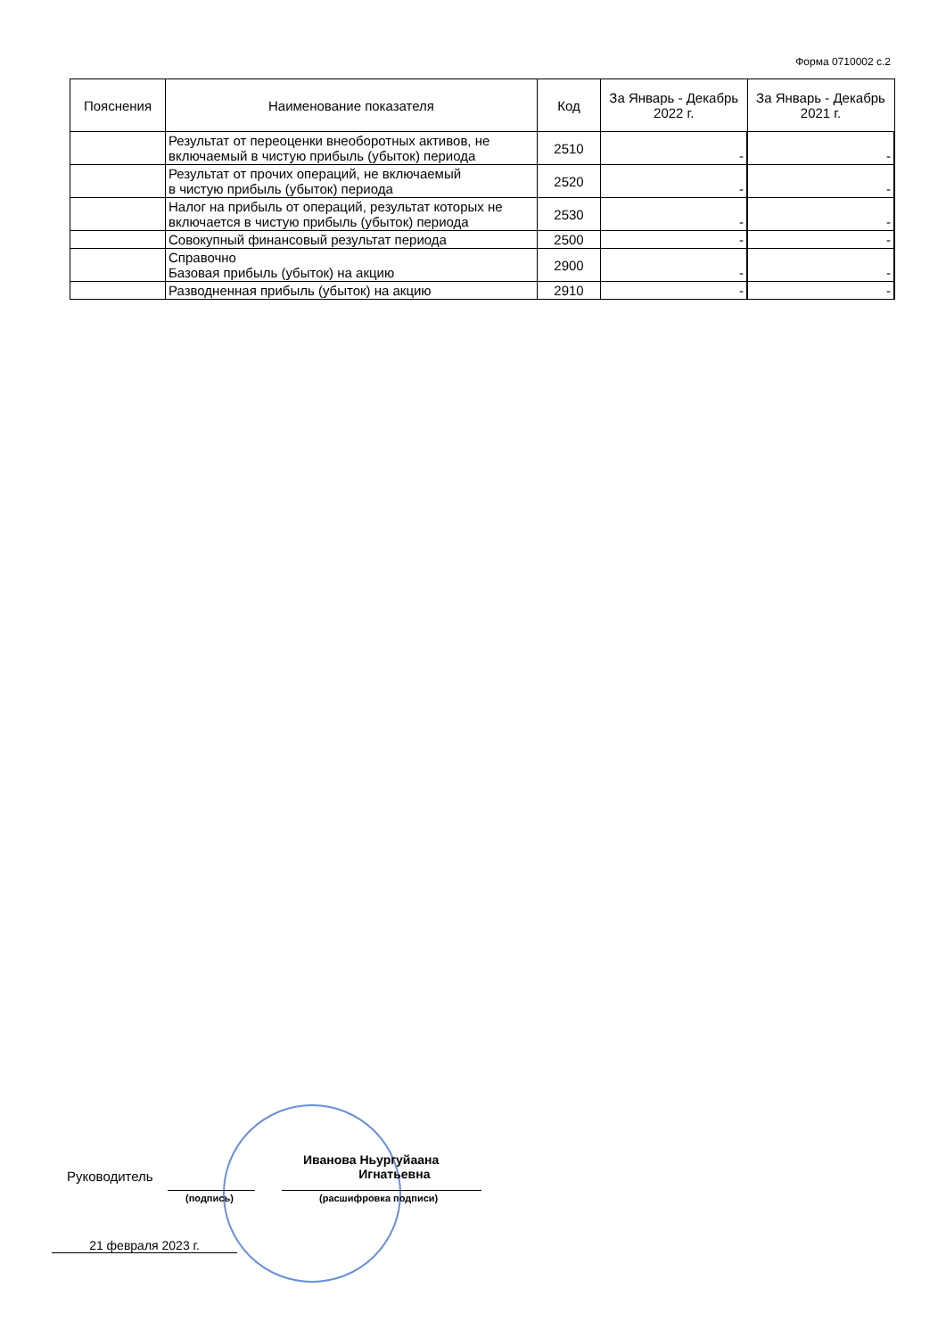Форма 0710002 с.2
| Пояснения | Наименование показателя | Код | За Январь - Декабрь 2022 г. | За Январь - Декабрь 2021 г. |
| --- | --- | --- | --- | --- |
| | Результат от переоценки внеоборотных активов, не включаемый в чистую прибыль (убыток) периода | 2510 | - | - |
| | Результат от прочих операций, не включаемый в чистую прибыль (убыток) периода | 2520 | - | - |
| | Налог на прибыль от операций, результат которых не включается в чистую прибыль (убыток) периода | 2530 | - | - |
| | Совокупный финансовый результат периода | 2500 | - | - |
| | Справочно Базовая прибыль (убыток) на акцию | 2900 | - | - |
| | Разводненная прибыль (убыток) на акцию | 2910 | - | - |
Руководитель
Иванова Ньургуйаана
Игнатьевна
(подпись) (расшифровка подписи)
21 февраля 2023 г.